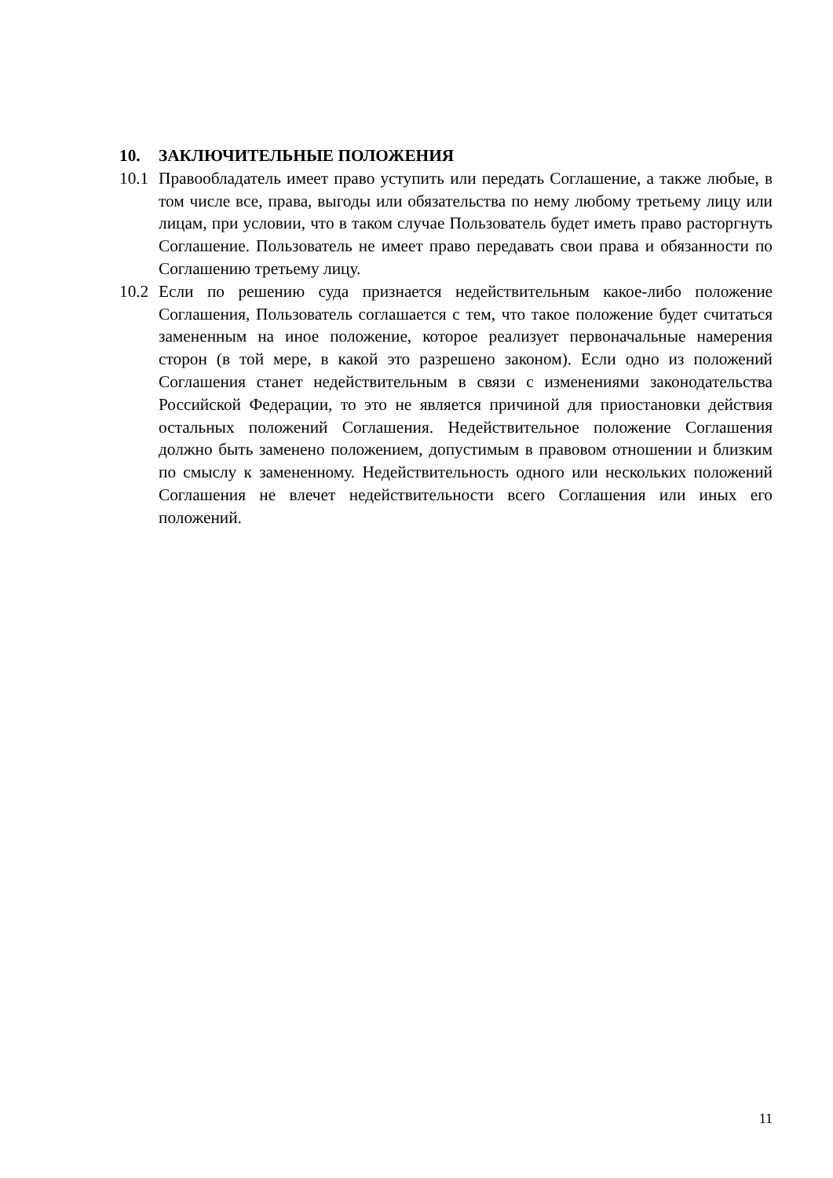10. ЗАКЛЮЧИТЕЛЬНЫЕ ПОЛОЖЕНИЯ
10.1
Правообладатель имеет право уступить или передать Соглашение, а также любые, в том числе все, права, выгоды или обязательства по нему любому третьему лицу или лицам, при условии, что в таком случае Пользователь будет иметь право расторгнуть Соглашение. Пользователь не имеет право передавать свои права и обязанности по Соглашению третьему лицу.
10.2
Если по решению суда признается недействительным какое-либо положение Соглашения, Пользователь соглашается с тем, что такое положение будет считаться замененным на иное положение, которое реализует первоначальные намерения сторон (в той мере, в какой это разрешено законом). Если одно из положений Соглашения станет недействительным в связи с изменениями законодательства Российской Федерации, то это не является причиной для приостановки действия остальных положений Соглашения. Недействительное положение Соглашения должно быть заменено положением, допустимым в правовом отношении и близким по смыслу к замененному. Недействительность одного или нескольких положений Соглашения не влечет недействительности всего Соглашения или иных его положений.
11